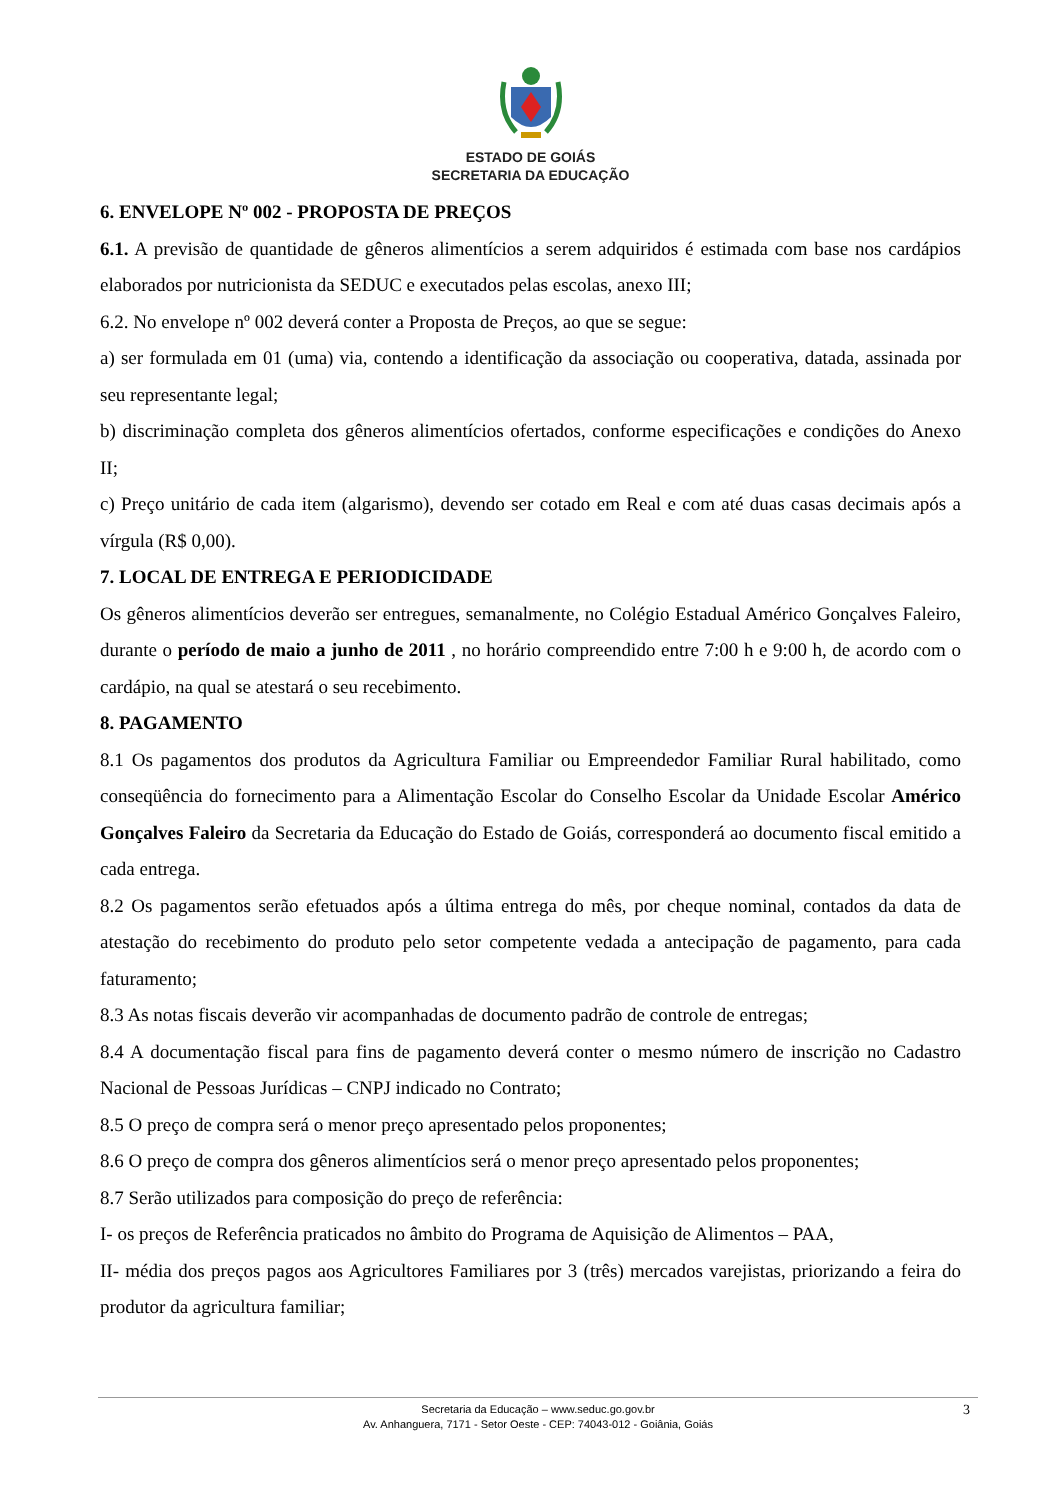ESTADO DE GOIÁS
SECRETARIA DA EDUCAÇÃO
6. ENVELOPE Nº 002 - PROPOSTA DE PREÇOS
6.1. A previsão de quantidade de gêneros alimentícios a serem adquiridos é estimada com base nos cardápios elaborados por nutricionista da SEDUC e executados pelas escolas, anexo III;
6.2. No envelope nº 002 deverá conter a Proposta de Preços, ao que se segue:
a) ser formulada em 01 (uma) via, contendo a identificação da associação ou cooperativa, datada, assinada por seu representante legal;
b) discriminação completa dos gêneros alimentícios ofertados, conforme especificações e condições do Anexo II;
c) Preço unitário de cada item (algarismo), devendo ser cotado em Real e com até duas casas decimais após a vírgula (R$ 0,00).
7. LOCAL DE ENTREGA E PERIODICIDADE
Os gêneros alimentícios deverão ser entregues, semanalmente, no Colégio Estadual Américo Gonçalves Faleiro, durante o período de maio a junho de 2011 , no horário compreendido entre 7:00 h e 9:00 h, de acordo com o cardápio, na qual se atestará o seu recebimento.
8. PAGAMENTO
8.1 Os pagamentos dos produtos da Agricultura Familiar ou Empreendedor Familiar Rural habilitado, como conseqüência do fornecimento para a Alimentação Escolar do Conselho Escolar da Unidade Escolar Américo Gonçalves Faleiro da Secretaria da Educação do Estado de Goiás, corresponderá ao documento fiscal emitido a cada entrega.
8.2 Os pagamentos serão efetuados após a última entrega do mês, por cheque nominal, contados da data de atestação do recebimento do produto pelo setor competente vedada a antecipação de pagamento, para cada faturamento;
8.3 As notas fiscais deverão vir acompanhadas de documento padrão de controle de entregas;
8.4 A documentação fiscal para fins de pagamento deverá conter o mesmo número de inscrição no Cadastro Nacional de Pessoas Jurídicas – CNPJ indicado no Contrato;
8.5 O preço de compra será o menor preço apresentado pelos proponentes;
8.6 O preço de compra dos gêneros alimentícios será o menor preço apresentado pelos proponentes;
8.7 Serão utilizados para composição do preço de referência:
I- os preços de Referência praticados no âmbito do Programa de Aquisição de Alimentos – PAA,
II- média dos preços pagos aos Agricultores Familiares por 3 (três) mercados varejistas, priorizando a feira do produtor da agricultura familiar;
Secretaria da Educação – www.seduc.go.gov.br
Av. Anhanguera, 7171 - Setor Oeste - CEP: 74043-012 - Goiânia, Goiás
3